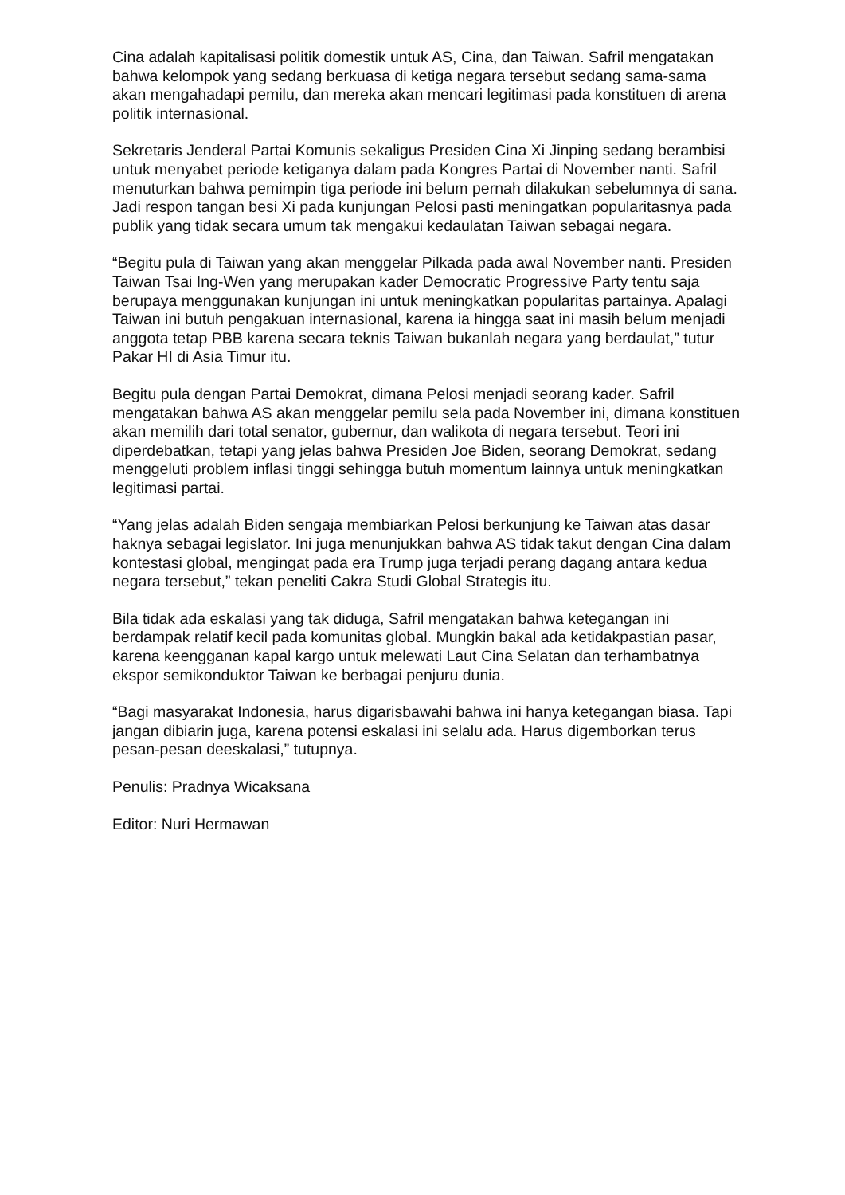Cina adalah kapitalisasi politik domestik untuk AS, Cina, dan Taiwan. Safril mengatakan bahwa kelompok yang sedang berkuasa di ketiga negara tersebut sedang sama-sama akan mengahadapi pemilu, dan mereka akan mencari legitimasi pada konstituen di arena politik internasional.
Sekretaris Jenderal Partai Komunis sekaligus Presiden Cina Xi Jinping sedang berambisi untuk menyabet periode ketiganya dalam pada Kongres Partai di November nanti. Safril menuturkan bahwa pemimpin tiga periode ini belum pernah dilakukan sebelumnya di sana. Jadi respon tangan besi Xi pada kunjungan Pelosi pasti meningatkan popularitasnya pada publik yang tidak secara umum tak mengakui kedaulatan Taiwan sebagai negara.
“Begitu pula di Taiwan yang akan menggelar Pilkada pada awal November nanti. Presiden Taiwan Tsai Ing-Wen yang merupakan kader Democratic Progressive Party tentu saja berupaya menggunakan kunjungan ini untuk meningkatkan popularitas partainya. Apalagi Taiwan ini butuh pengakuan internasional, karena ia hingga saat ini masih belum menjadi anggota tetap PBB karena secara teknis Taiwan bukanlah negara yang berdaulat,” tutur Pakar HI di Asia Timur itu.
Begitu pula dengan Partai Demokrat, dimana Pelosi menjadi seorang kader. Safril mengatakan bahwa AS akan menggelar pemilu sela pada November ini, dimana konstituen akan memilih dari total senator, gubernur, dan walikota di negara tersebut. Teori ini diperdebatkan, tetapi yang jelas bahwa Presiden Joe Biden, seorang Demokrat, sedang menggeluti problem inflasi tinggi sehingga butuh momentum lainnya untuk meningkatkan legitimasi partai.
“Yang jelas adalah Biden sengaja membiarkan Pelosi berkunjung ke Taiwan atas dasar haknya sebagai legislator. Ini juga menunjukkan bahwa AS tidak takut dengan Cina dalam kontestasi global, mengingat pada era Trump juga terjadi perang dagang antara kedua negara tersebut,” tekan peneliti Cakra Studi Global Strategis itu.
Bila tidak ada eskalasi yang tak diduga, Safril mengatakan bahwa ketegangan ini berdampak relatif kecil pada komunitas global. Mungkin bakal ada ketidakpastian pasar, karena keengganan kapal kargo untuk melewati Laut Cina Selatan dan terhambatnya ekspor semikonduktor Taiwan ke berbagai penjuru dunia.
“Bagi masyarakat Indonesia, harus digarisbawahi bahwa ini hanya ketegangan biasa. Tapi jangan dibiarin juga, karena potensi eskalasi ini selalu ada. Harus digemborkan terus pesan-pesan deeskalasi,” tutupnya.
Penulis: Pradnya Wicaksana
Editor: Nuri Hermawan